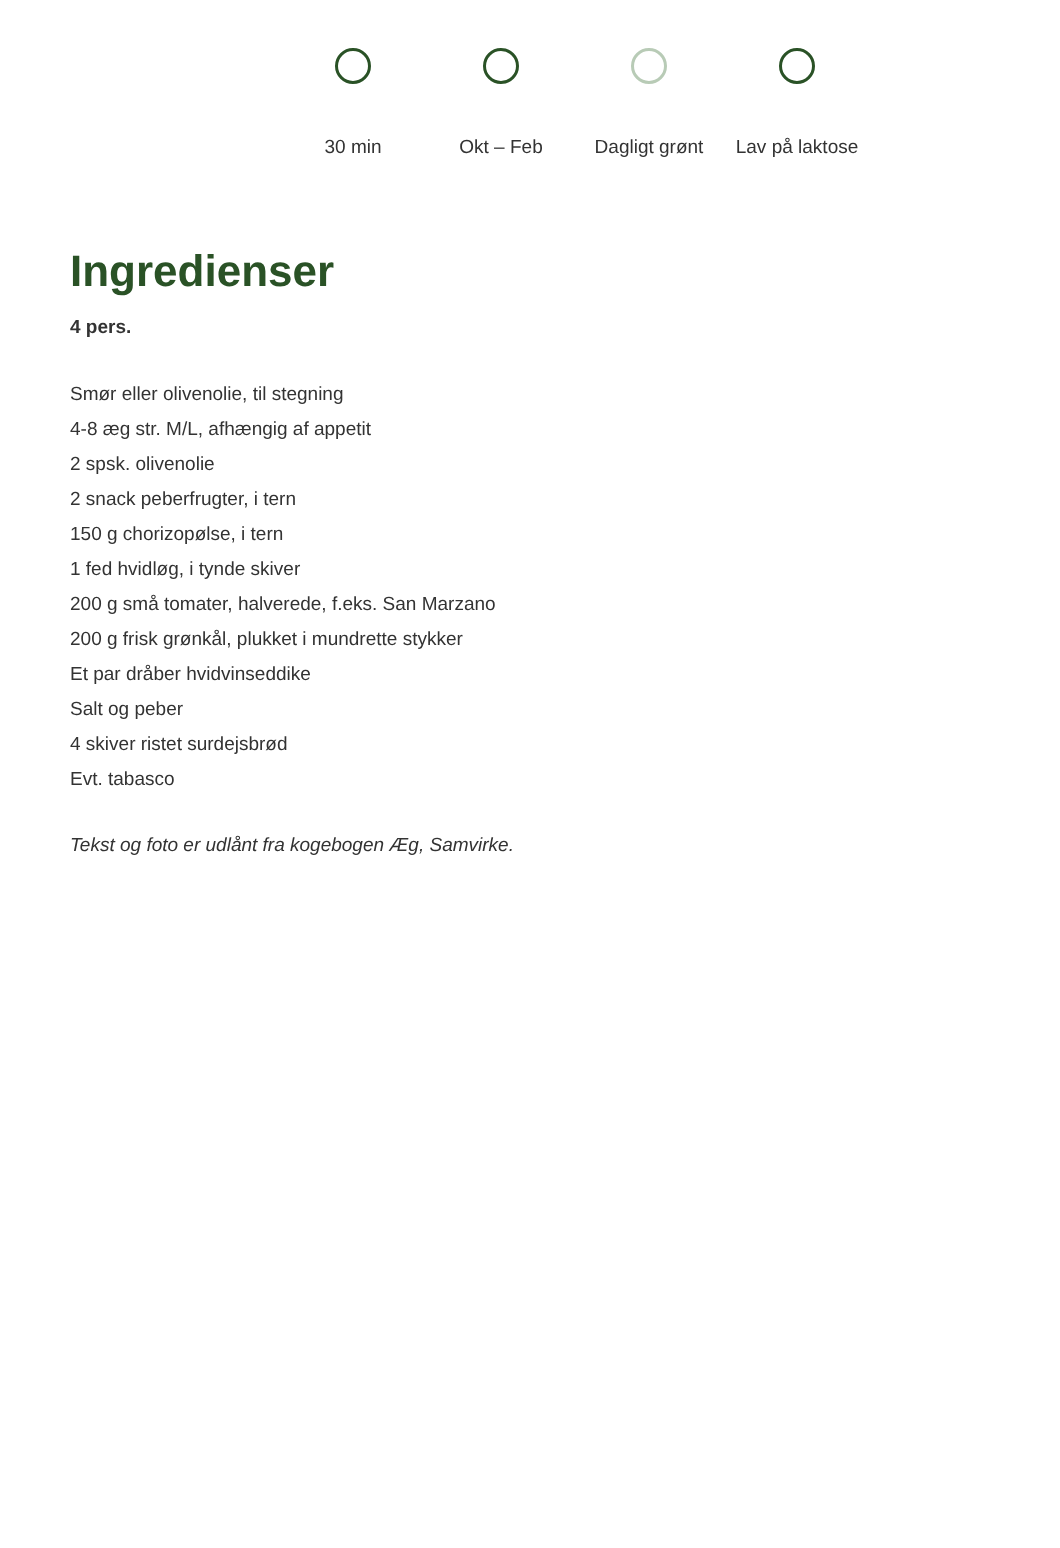30 min Okt – Feb Dagligt grønt Lav på laktose
Ingredienser
4 pers.
Smør eller olivenolie, til stegning
4-8 æg str. M/L, afhængig af appetit
2 spsk. olivenolie
2 snack peberfrugter, i tern
150 g chorizopølse, i tern
1 fed hvidløg, i tynde skiver
200 g små tomater, halverede, f.eks. San Marzano
200 g frisk grønkål, plukket i mundrette stykker
Et par dråber hvidvinseddike
Salt og peber
4 skiver ristet surdejsbrød
Evt. tabasco
Tekst og foto er udlånt fra kogebogen Æg, Samvirke.